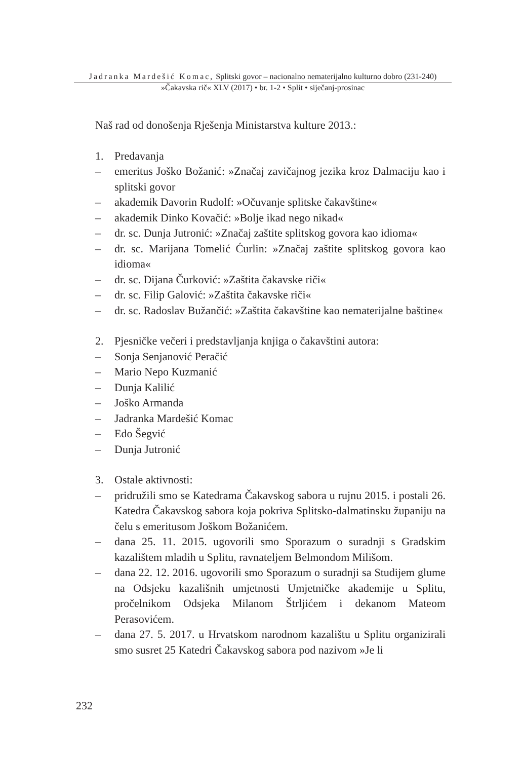Jadranka Mardešić Komac, Splitski govor – nacionalno nematerijalno kulturno dobro (231-240)
»Čakavska rič« XLV (2017) • br. 1-2 • Split • siječanj-prosinac
Naš rad od donošenja Rješenja Ministarstva kulture 2013.:
1. Predavanja
– emeritus Joško Božanić: »Značaj zavičajnog jezika kroz Dalmaciju kao i splitski govor
– akademik Davorin Rudolf: »Očuvanje splitske čakavštine«
– akademik Dinko Kovačić: »Bolje ikad nego nikad«
– dr. sc. Dunja Jutronić: »Značaj zaštite splitskog govora kao idioma«
– dr. sc. Marijana Tomelić Ćurlin: »Značaj zaštite splitskog govora kao idioma«
– dr. sc. Dijana Čurković: »Zaštita čakavske riči«
– dr. sc. Filip Galović: »Zaštita čakavske riči«
– dr. sc. Radoslav Bužančić: »Zaštita čakavštine kao nematerijalne baštine«
2. Pjesničke večeri i predstavljanja knjiga o čakavštini autora:
– Sonja Senjanović Peračić
– Mario Nepo Kuzmanić
– Dunja Kalilić
– Joško Armanda
– Jadranka Mardešić Komac
– Edo Šegvić
– Dunja Jutronić
3. Ostale aktivnosti:
– pridružili smo se Katedrama Čakavskog sabora u rujnu 2015. i postali 26. Katedra Čakavskog sabora koja pokriva Splitsko-dalmatinsku županiju na čelu s emeritusom Joškom Božanićem.
– dana 25. 11. 2015. ugovorili smo Sporazum o suradnji s Gradskim kazalištem mladih u Splitu, ravnateljem Belmondom Milišom.
– dana 22. 12. 2016. ugovorili smo Sporazum o suradnji sa Studijem glume na Odsjeku kazališnih umjetnosti Umjetničke akademije u Splitu, pročelnikom Odsjeka Milanom Štrljićem i dekanom Mateom Perasovićem.
– dana 27. 5. 2017. u Hrvatskom narodnom kazalištu u Splitu organizirali smo susret 25 Katedri Čakavskog sabora pod nazivom »Je li
232